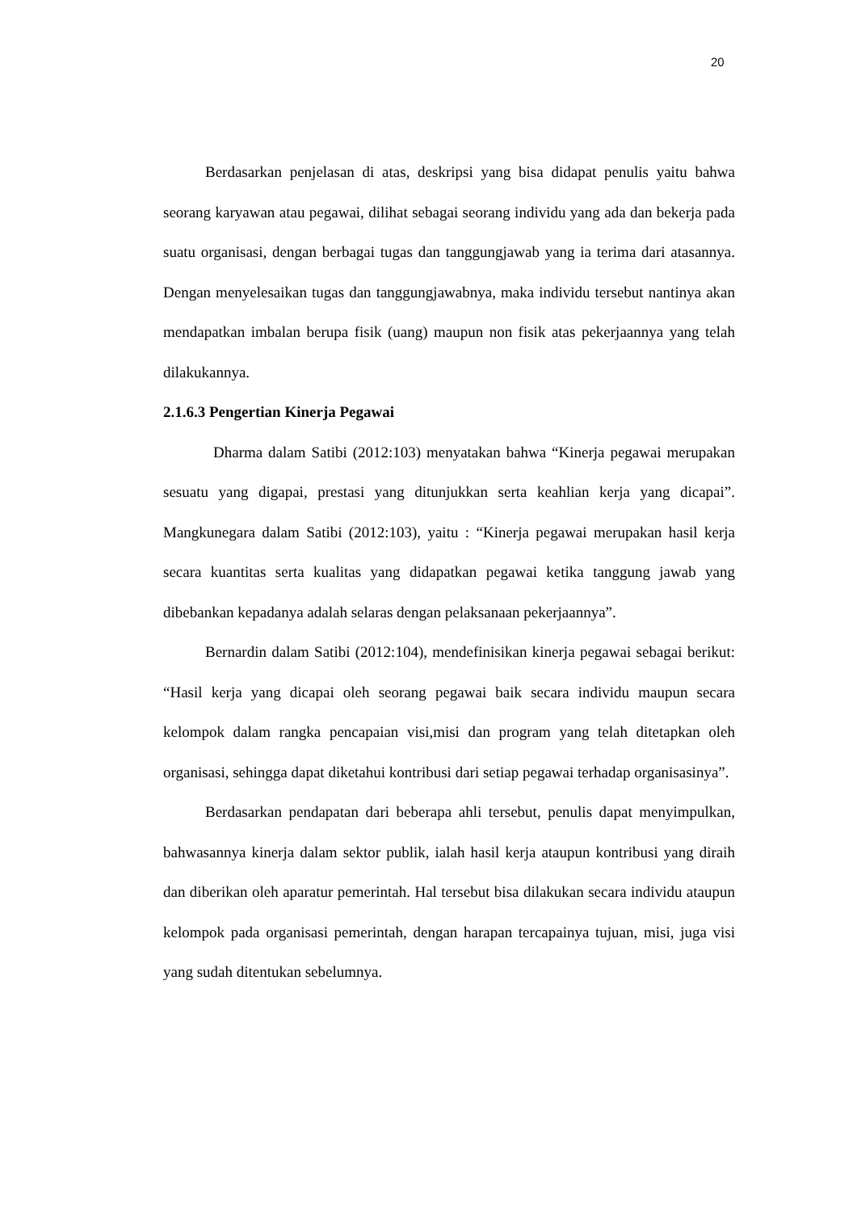20
Berdasarkan penjelasan di atas, deskripsi yang bisa didapat penulis yaitu bahwa seorang karyawan atau pegawai, dilihat sebagai seorang individu yang ada dan bekerja pada suatu organisasi, dengan berbagai tugas dan tanggungjawab yang ia terima dari atasannya. Dengan menyelesaikan tugas dan tanggungjawabnya, maka individu tersebut nantinya akan mendapatkan imbalan berupa fisik (uang) maupun non fisik atas pekerjaannya yang telah dilakukannya.
2.1.6.3 Pengertian Kinerja Pegawai
Dharma dalam Satibi (2012:103) menyatakan bahwa “Kinerja pegawai merupakan sesuatu yang digapai, prestasi yang ditunjukkan serta keahlian kerja yang dicapai”. Mangkunegara dalam Satibi (2012:103), yaitu : “Kinerja pegawai merupakan hasil kerja secara kuantitas serta kualitas yang didapatkan pegawai ketika tanggung jawab yang dibebankan kepadanya adalah selaras dengan pelaksanaan pekerjaannya”.
Bernardin dalam Satibi (2012:104), mendefinisikan kinerja pegawai sebagai berikut: “Hasil kerja yang dicapai oleh seorang pegawai baik secara individu maupun secara kelompok dalam rangka pencapaian visi,misi dan program yang telah ditetapkan oleh organisasi, sehingga dapat diketahui kontribusi dari setiap pegawai terhadap organisasinya”.
Berdasarkan pendapatan dari beberapa ahli tersebut, penulis dapat menyimpulkan, bahwasannya kinerja dalam sektor publik, ialah hasil kerja ataupun kontribusi yang diraih dan diberikan oleh aparatur pemerintah. Hal tersebut bisa dilakukan secara individu ataupun kelompok pada organisasi pemerintah, dengan harapan tercapainya tujuan, misi, juga visi yang sudah ditentukan sebelumnya.